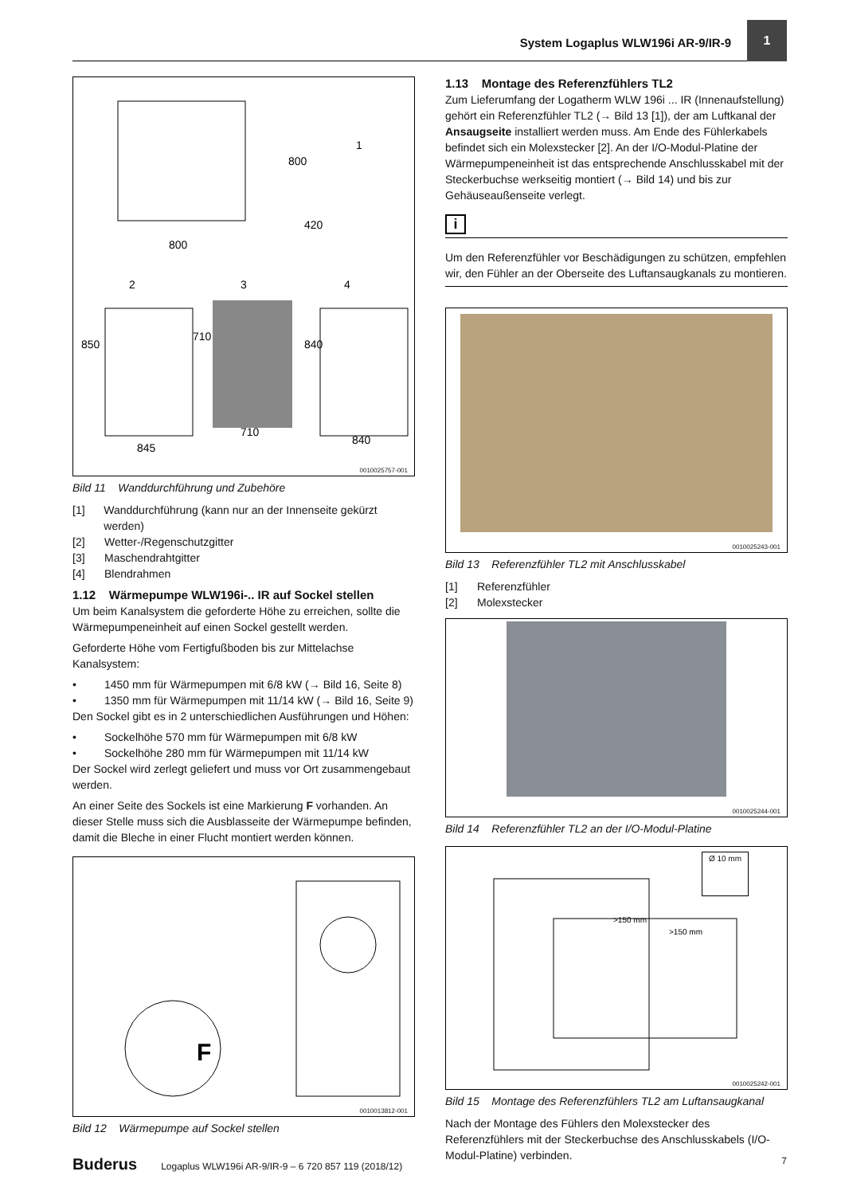System Logaplus WLW196i AR-9/IR-9
1
800
800
420
850
710
840
845
710
840
1
2
3
4
0010025757-001
Bild 11 Wanddurchführung und Zubehöre
[1] Wanddurchführung (kann nur an der Innenseite gekürzt werden)
[2] Wetter-/Regenschutzgitter
[3] Maschendrahtgitter
[4] Blendrahmen
1.12 Wärmepumpe WLW196i-.. IR auf Sockel stellen
Um beim Kanalsystem die geforderte Höhe zu erreichen, sollte die Wärmepumpeneinheit auf einen Sockel gestellt werden.
Geforderte Höhe vom Fertigfußboden bis zur Mittelachse Kanalsystem:
• 1450 mm für Wärmepumpen mit 6/8 kW (→ Bild 16, Seite 8)
• 1350 mm für Wärmepumpen mit 11/14 kW (→ Bild 16, Seite 9)
Den Sockel gibt es in 2 unterschiedlichen Ausführungen und Höhen:
• Sockelhöhe 570 mm für Wärmepumpen mit 6/8 kW
• Sockelhöhe 280 mm für Wärmepumpen mit 11/14 kW
Der Sockel wird zerlegt geliefert und muss vor Ort zusammengebaut werden.
An einer Seite des Sockels ist eine Markierung F vorhanden. An dieser Stelle muss sich die Ausblasseite der Wärmepumpe befinden, damit die Bleche in einer Flucht montiert werden können.
F
0010013812-001
Bild 12 Wärmepumpe auf Sockel stellen
1.13 Montage des Referenzfühlers TL2
Zum Lieferumfang der Logatherm WLW 196i ... IR (Innenaufstellung) gehört ein Referenzfühler TL2 (→ Bild 13 [1]), der am Luftkanal der Ansaugseite installiert werden muss. Am Ende des Fühlerkabels befindet sich ein Molexstecker [2]. An der I/O-Modul-Platine der Wärmepumpeneinheit ist das entsprechende Anschlusskabel mit der Steckerbuchse werkseitig montiert (→ Bild 14) und bis zur Gehäuseaußenseite verlegt.
i
Um den Referenzfühler vor Beschädigungen zu schützen, empfehlen wir, den Fühler an der Oberseite des Luftansaugkanals zu montieren.
0010025243-001
Bild 13 Referenzfühler TL2 mit Anschlusskabel
[1] Referenzfühler
[2] Molexstecker
0010025244-001
Bild 14 Referenzfühler TL2 an der I/O-Modul-Platine
Ø 10 mm
>150 mm
>150 mm
0010025242-001
Bild 15 Montage des Referenzfühlers TL2 am Luftansaugkanal
Nach der Montage des Fühlers den Molexstecker des Referenzfühlers mit der Steckerbuchse des Anschlusskabels (I/O-Modul-Platine) verbinden.
Buderus Logaplus WLW196i AR-9/IR-9 – 6 720 857 119 (2018/12) 7